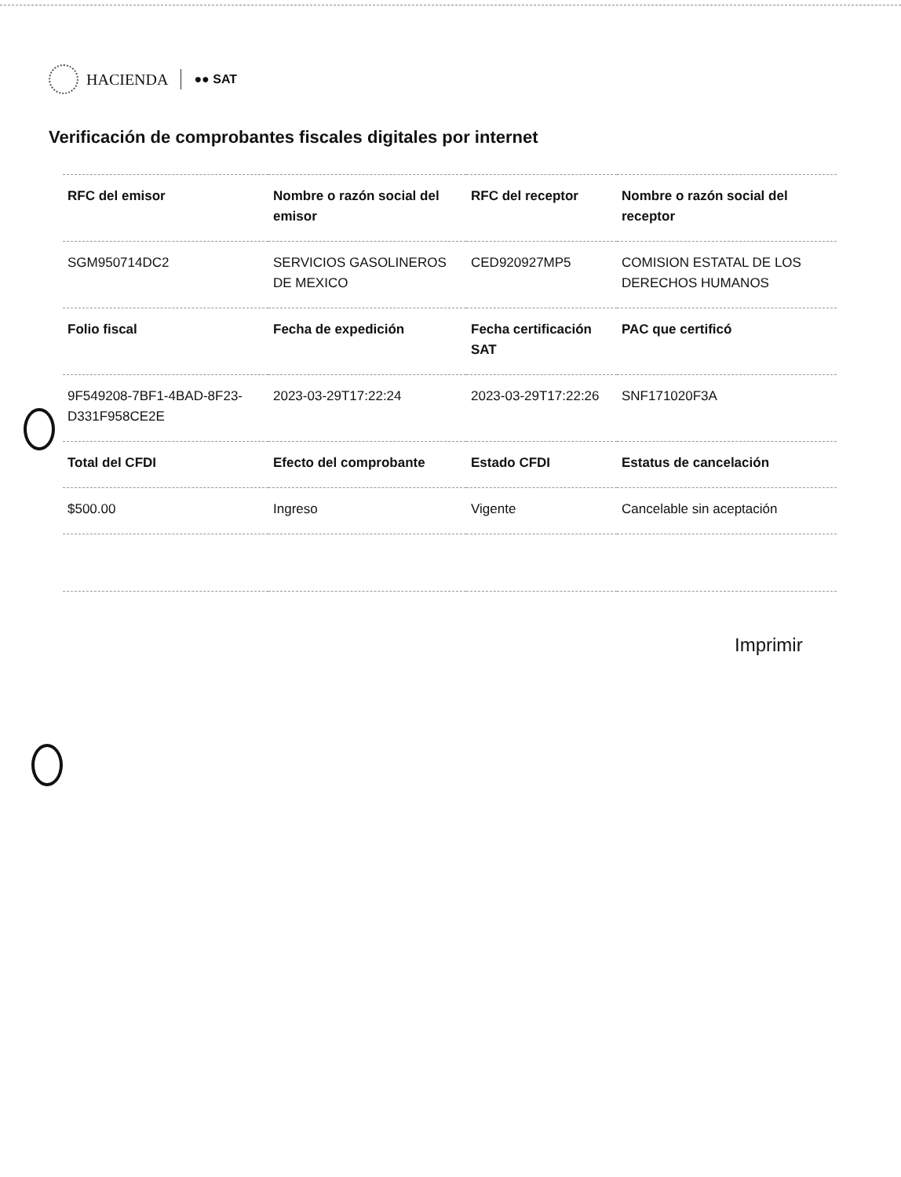HACIENDA ●● SAT
Verificación de comprobantes fiscales digitales por internet
| RFC del emisor | Nombre o razón social del emisor | RFC del receptor | Nombre o razón social del receptor |
| --- | --- | --- | --- |
| SGM950714DC2 | SERVICIOS GASOLINEROS DE MEXICO | CED920927MP5 | COMISION ESTATAL DE LOS DERECHOS HUMANOS |
| Folio fiscal | Fecha de expedición | Fecha certificación SAT | PAC que certificó |
| 9F549208-7BF1-4BAD-8F23-D331F958CE2E | 2023-03-29T17:22:24 | 2023-03-29T17:22:26 | SNF171020F3A |
| Total del CFDI | Efecto del comprobante | Estado CFDI | Estatus de cancelación |
| $500.00 | Ingreso | Vigente | Cancelable sin aceptación |
Imprimir